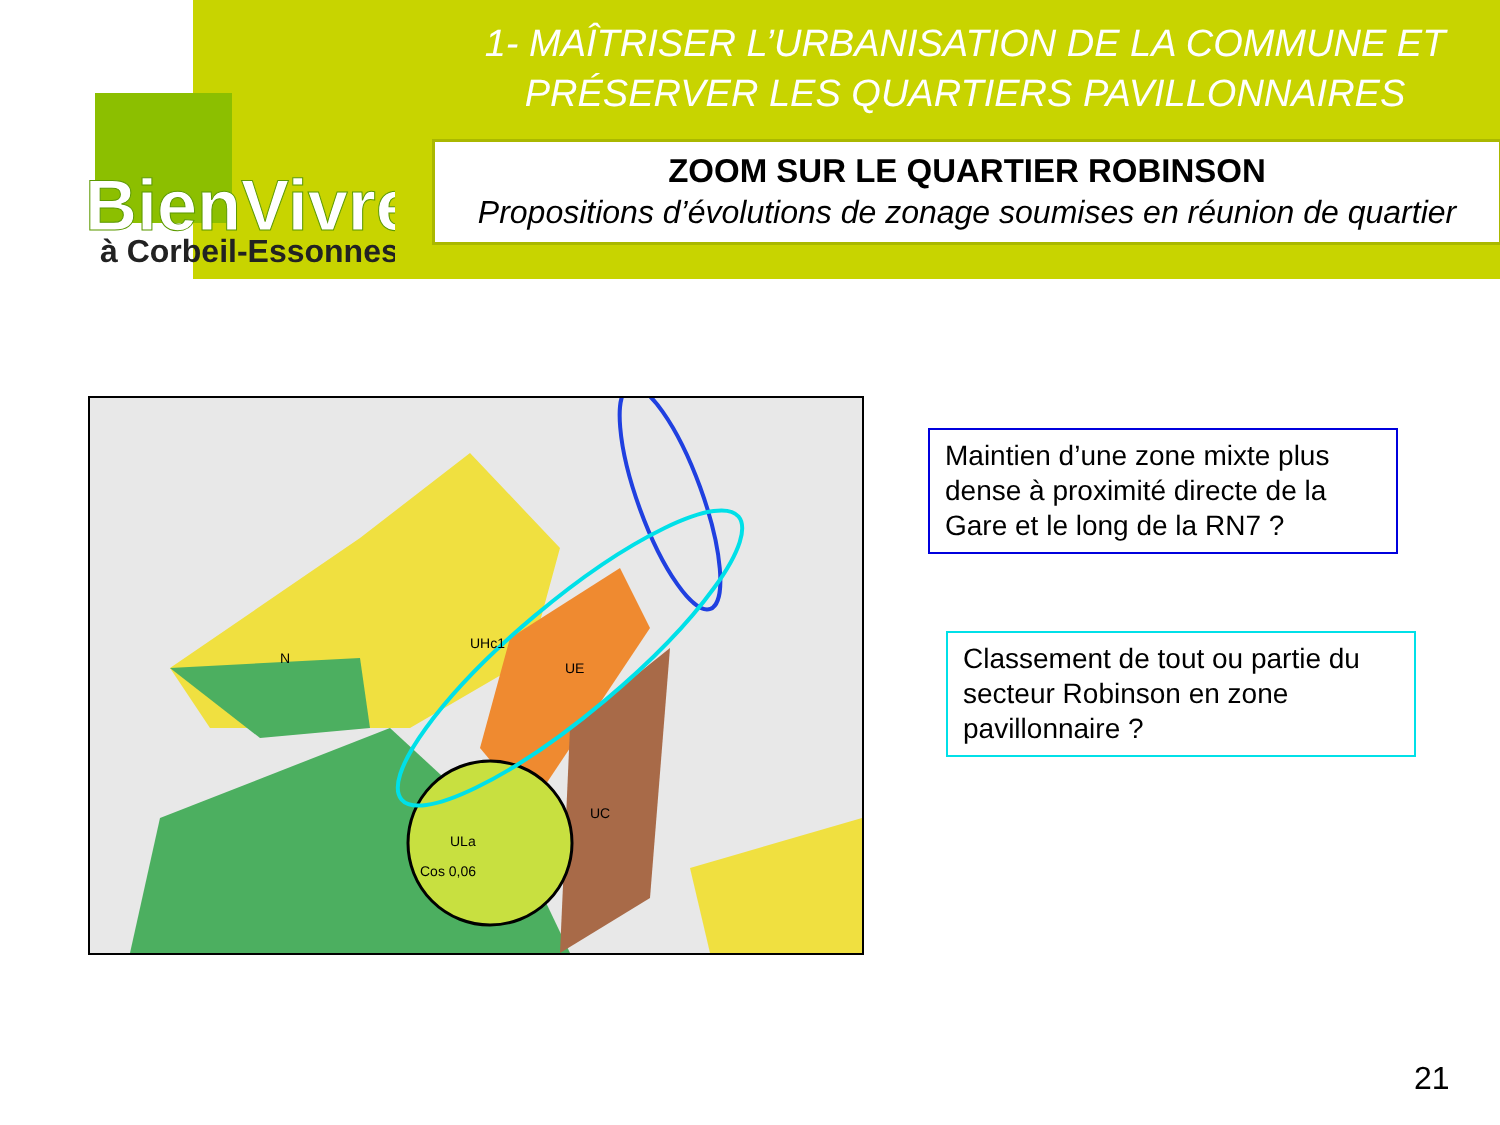BienVivre
à Corbeil-Essonnes
1- MAÎTRISER L’URBANISATION DE LA COMMUNE ET PRÉSERVER LES QUARTIERS PAVILLONNAIRES
ZOOM SUR LE QUARTIER ROBINSON
Propositions d’évolutions de zonage soumises en réunion de quartier
ULa
Cos 0,06
UE
UC
N
UHc1
Maintien d’une zone mixte plus dense à proximité directe de la Gare et le long de la RN7 ?
Classement de tout ou partie du secteur Robinson en zone pavillonnaire ?
21